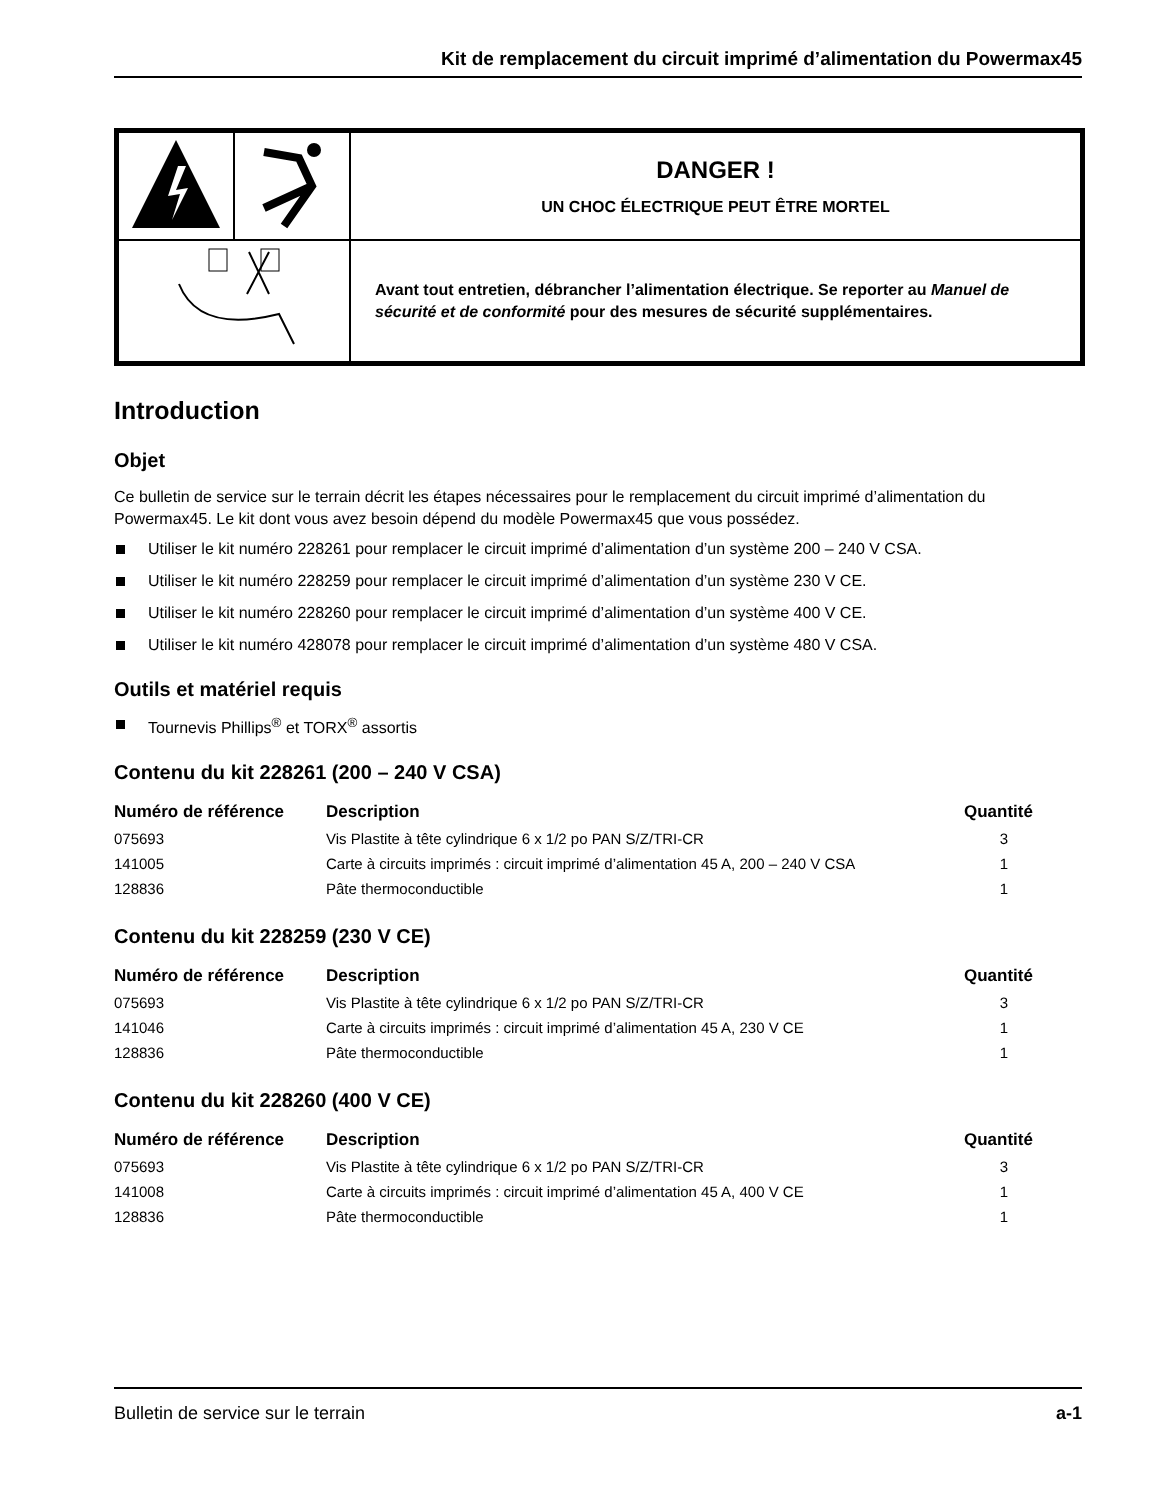Kit de remplacement du circuit imprimé d’alimentation du Powermax45
| | | DANGER ! UN CHOC ÉLECTRIQUE PEUT ÊTRE MORTEL |
| | | Avant tout entretien, débrancher l’alimentation électrique. Se reporter au Manuel de sécurité et de conformité pour des mesures de sécurité supplémentaires. |
Introduction
Objet
Ce bulletin de service sur le terrain décrit les étapes nécessaires pour le remplacement du circuit imprimé d’alimentation du Powermax45. Le kit dont vous avez besoin dépend du modèle Powermax45 que vous possédez.
Utiliser le kit numéro 228261 pour remplacer le circuit imprimé d’alimentation d’un système 200 – 240 V CSA.
Utiliser le kit numéro 228259 pour remplacer le circuit imprimé d’alimentation d’un système 230 V CE.
Utiliser le kit numéro 228260 pour remplacer le circuit imprimé d’alimentation d’un système 400 V CE.
Utiliser le kit numéro 428078 pour remplacer le circuit imprimé d’alimentation d’un système 480 V CSA.
Outils et matériel requis
Tournevis Phillips<sup>®</sup> et TORX<sup>®</sup> assortis
Contenu du kit 228261 (200 – 240 V CSA)
| Numéro de référence | Description | Quantité |
| --- | --- | --- |
| 075693 | Vis Plastite à tête cylindrique 6 x 1/2 po PAN S/Z/TRI-CR | 3 |
| 141005 | Carte à circuits imprimés : circuit imprimé d’alimentation 45 A, 200 – 240 V CSA | 1 |
| 128836 | Pâte thermoconductible | 1 |
Contenu du kit 228259 (230 V CE)
| Numéro de référence | Description | Quantité |
| --- | --- | --- |
| 075693 | Vis Plastite à tête cylindrique 6 x 1/2 po PAN S/Z/TRI-CR | 3 |
| 141046 | Carte à circuits imprimés : circuit imprimé d’alimentation 45 A, 230 V CE | 1 |
| 128836 | Pâte thermoconductible | 1 |
Contenu du kit 228260 (400 V CE)
| Numéro de référence | Description | Quantité |
| --- | --- | --- |
| 075693 | Vis Plastite à tête cylindrique 6 x 1/2 po PAN S/Z/TRI-CR | 3 |
| 141008 | Carte à circuits imprimés : circuit imprimé d’alimentation 45 A, 400 V CE | 1 |
| 128836 | Pâte thermoconductible | 1 |
Bulletin de service sur le terrain a-1